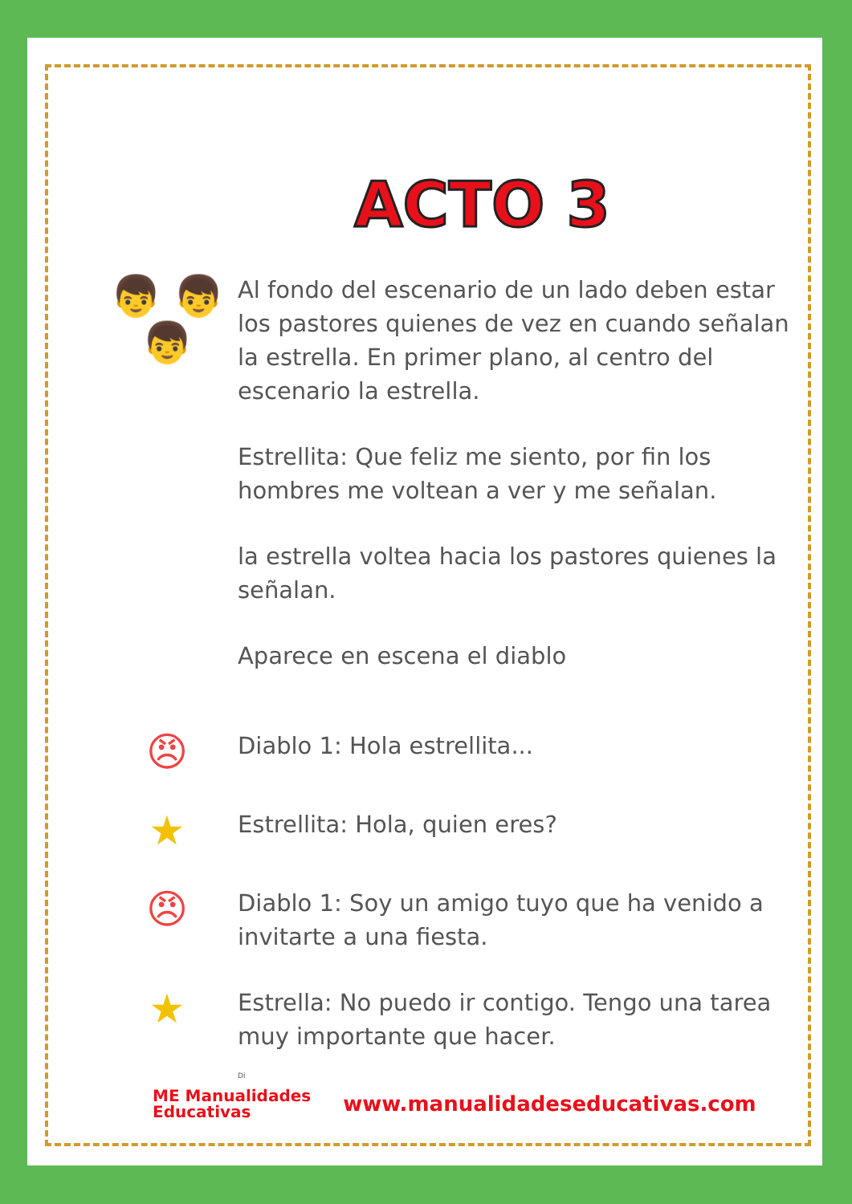ACTO 3
👦 👦
👦
Al fondo del escenario de un lado deben estar los pastores quienes de vez en cuando señalan la estrella. En primer plano, al centro del escenario la estrella.
Estrellita: Que feliz me siento, por fin los hombres me voltean a ver y me señalan.
la estrella voltea hacia los pastores quienes la señalan.
Aparece en escena el diablo
😠
Diablo 1: Hola estrellita...
★
Estrellita: Hola, quien eres?
😠
Diablo 1: Soy un amigo tuyo que ha venido a invitarte a una fiesta.
★
Estrella: No puedo ir contigo. Tengo una tarea muy importante que hacer.
Di
ME Manualidades
Educativas
www.manualidadeseducativas.com